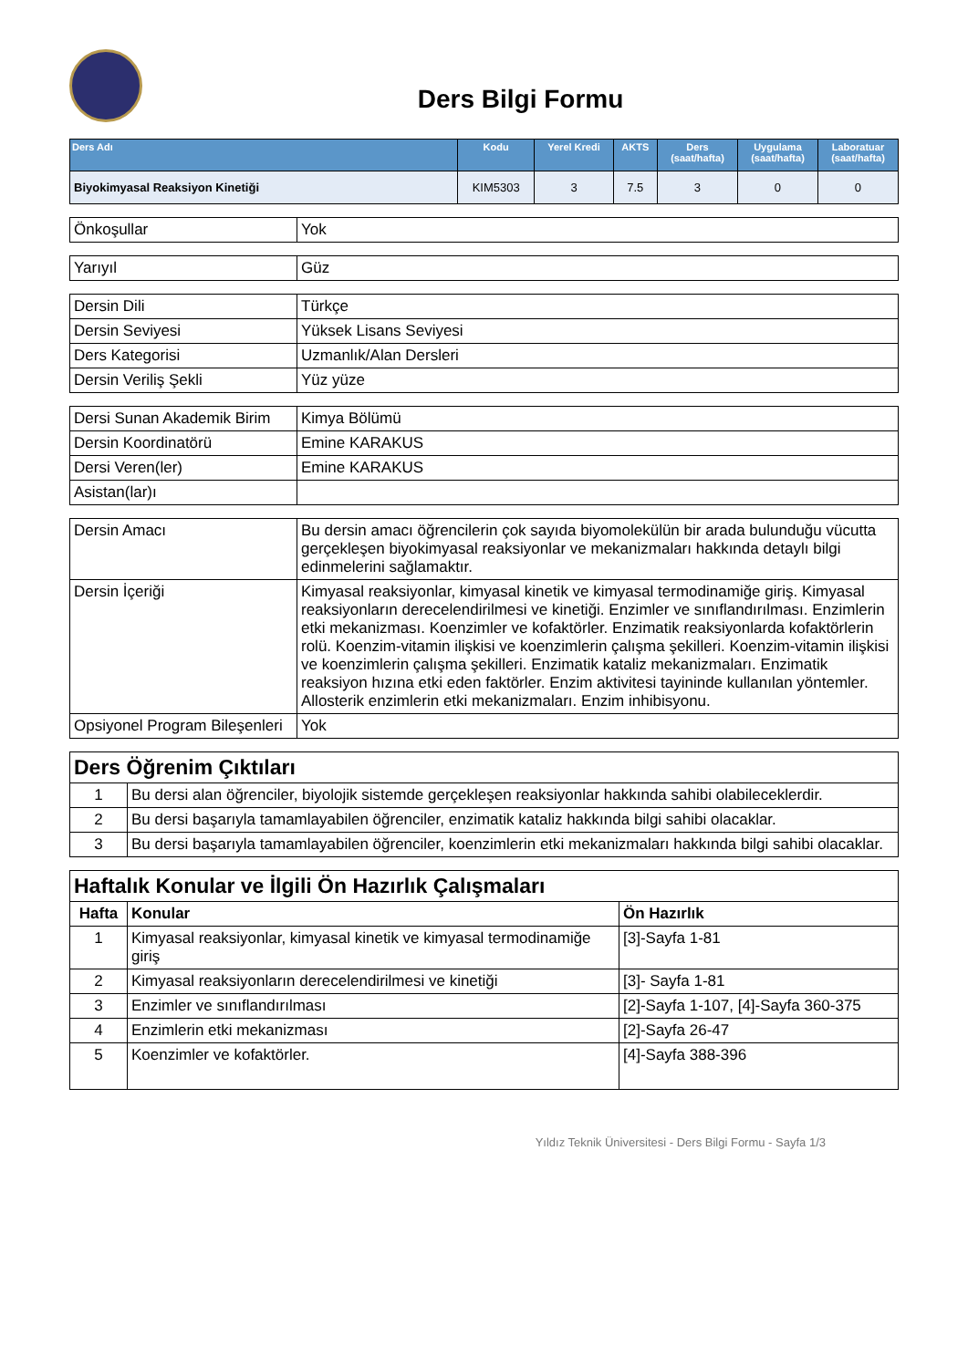Ders Bilgi Formu
| Ders Adı | Kodu | Yerel Kredi | AKTS | Ders (saat/hafta) | Uygulama (saat/hafta) | Laboratuar (saat/hafta) |
| --- | --- | --- | --- | --- | --- | --- |
| Biyokimyasal Reaksiyon Kinetiği | KIM5303 | 3 | 7.5 | 3 | 0 | 0 |
| Önkoşullar | Yok |
| Yarıyıl | Güz |
| Dersin Dili | Türkçe |
| Dersin Seviyesi | Yüksek Lisans Seviyesi |
| Ders Kategorisi | Uzmanlık/Alan Dersleri |
| Dersin Veriliş Şekli | Yüz yüze |
| Dersi Sunan Akademik Birim | Kimya Bölümü |
| Dersin Koordinatörü | Emine KARAKUS |
| Dersi Veren(ler) | Emine KARAKUS |
| Asistan(lar)ı | |
| Dersin Amacı | Bu dersin amacı öğrencilerin çok sayıda biyomolekülün bir arada bulunduğu vücutta gerçekleşen biyokimyasal reaksiyonlar ve mekanizmaları hakkında detaylı bilgi edinmelerini sağlamaktır. |
| Dersin İçeriği | Kimyasal reaksiyonlar, kimyasal kinetik ve kimyasal termodinamiğe giriş. Kimyasal reaksiyonların derecelendirilmesi ve kinetiği. Enzimler ve sınıflandırılması. Enzimlerin etki mekanizması. Koenzimler ve kofaktörler. Enzimatik reaksiyonlarda kofaktörlerin rolü. Koenzim-vitamin ilişkisi ve koenzimlerin çalışma şekilleri. Koenzim-vitamin ilişkisi ve koenzimlerin çalışma şekilleri. Enzimatik kataliz mekanizmaları. Enzimatik reaksiyon hızına etki eden faktörler. Enzim aktivitesi tayininde kullanılan yöntemler. Allosterik enzimlerin etki mekanizmaları. Enzim inhibisyonu. |
| Opsiyonel Program Bileşenleri | Yok |
| Ders Öğrenim Çıktıları | |
| --- | --- |
| 1 | Bu dersi alan öğrenciler, biyolojik sistemde gerçekleşen reaksiyonlar hakkında sahibi olabileceklerdir. |
| 2 | Bu dersi başarıyla tamamlayabilen öğrenciler, enzimatik kataliz hakkında bilgi sahibi olacaklar. |
| 3 | Bu dersi başarıyla tamamlayabilen öğrenciler, koenzimlerin etki mekanizmaları hakkında bilgi sahibi olacaklar. |
| Haftalık Konular ve İlgili Ön Hazırlık Çalışmaları | | |
| --- | --- | --- |
| Hafta | Konular | Ön Hazırlık |
| 1 | Kimyasal reaksiyonlar, kimyasal kinetik ve kimyasal termodinamiğe giriş | [3]-Sayfa 1-81 |
| 2 | Kimyasal reaksiyonların derecelendirilmesi ve kinetiği | [3]- Sayfa 1-81 |
| 3 | Enzimler ve sınıflandırılması | [2]-Sayfa 1-107, [4]-Sayfa 360-375 |
| 4 | Enzimlerin etki mekanizması | [2]-Sayfa 26-47 |
| 5 | Koenzimler ve kofaktörler. | [4]-Sayfa 388-396 |
Yıldız Teknik Üniversitesi - Ders Bilgi Formu - Sayfa 1/3